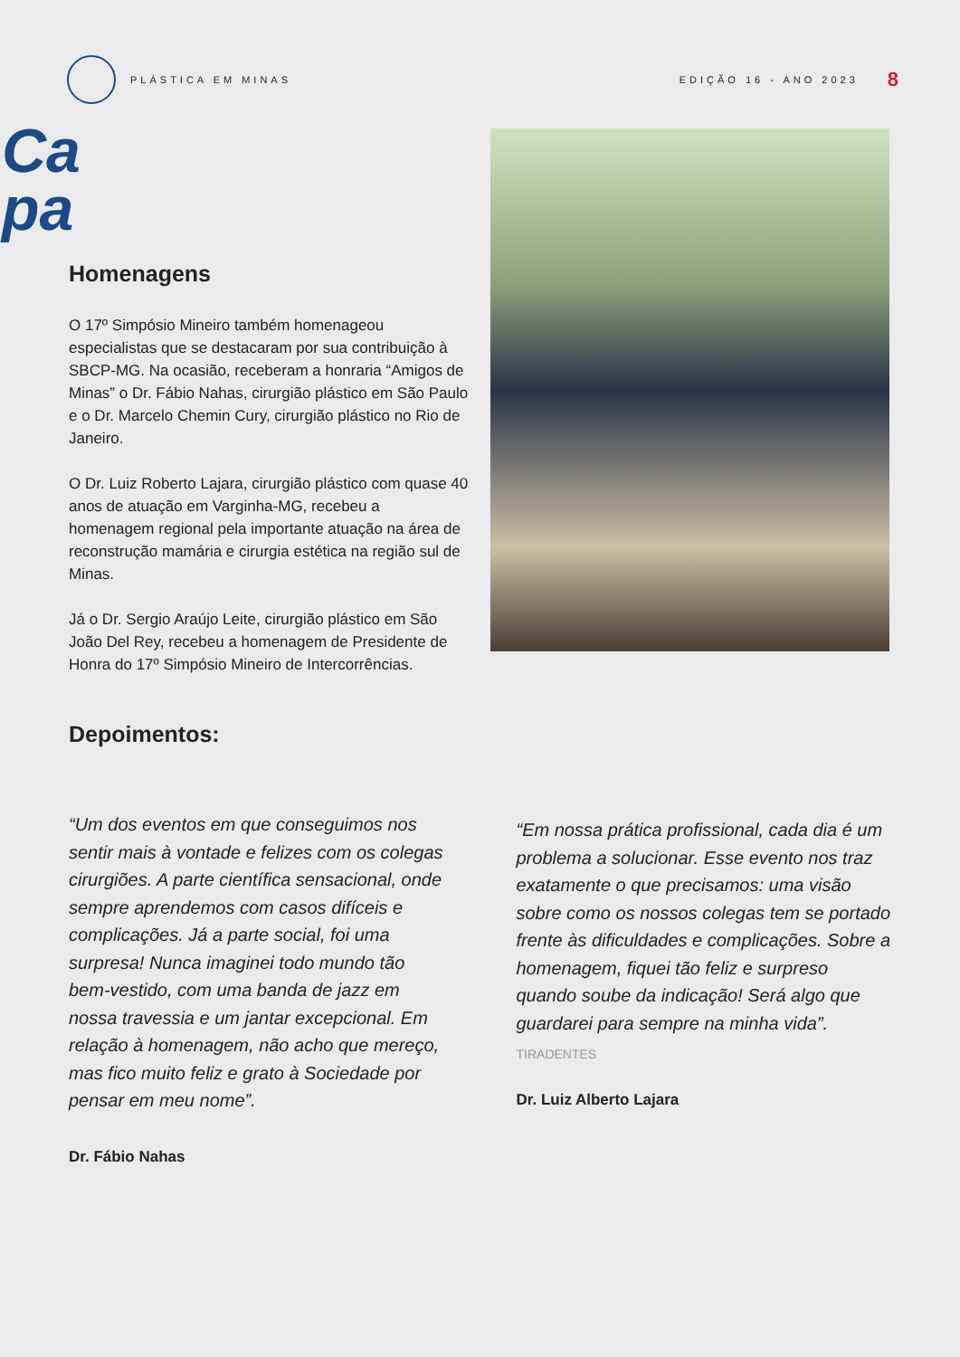PLÁSTICA EM MINAS EDIÇÃO 16 - ANO 2023
8
Ca
pa
Homenagens
O 17º Simpósio Mineiro também homenageou especialistas que se destacaram por sua contribuição à SBCP-MG. Na ocasião, receberam a honraria “Amigos de Minas” o Dr. Fábio Nahas, cirurgião plástico em São Paulo e o Dr. Marcelo Chemin Cury, cirurgião plástico no Rio de Janeiro.
O Dr. Luiz Roberto Lajara, cirurgião plástico com quase 40 anos de atuação em Varginha-MG, recebeu a homenagem regional pela importante atuação na área de reconstrução mamária e cirurgia estética na região sul de Minas.
Já o Dr. Sergio Araújo Leite, cirurgião plástico em São João Del Rey, recebeu a homenagem de Presidente de Honra do 17º Simpósio Mineiro de Intercorrências.
Depoimentos:
“Um dos eventos em que conseguimos nos sentir mais à vontade e felizes com os colegas cirurgiões. A parte científica sensacional, onde sempre aprendemos com casos difíceis e complicações. Já a parte social, foi uma surpresa! Nunca imaginei todo mundo tão bem-vestido, com uma banda de jazz em nossa travessia e um jantar excepcional. Em relação à homenagem, não acho que mereço, mas fico muito feliz e grato à Sociedade por pensar em meu nome”.
Dr. Fábio Nahas
“Em nossa prática profissional, cada dia é um problema a solucionar. Esse evento nos traz exatamente o que precisamos: uma visão sobre como os nossos colegas tem se portado frente às dificuldades e complicações. Sobre a homenagem, fiquei tão feliz e surpreso quando soube da indicação! Será algo que guardarei para sempre na minha vida”.
TIRADENTES
Dr. Luiz Alberto Lajara